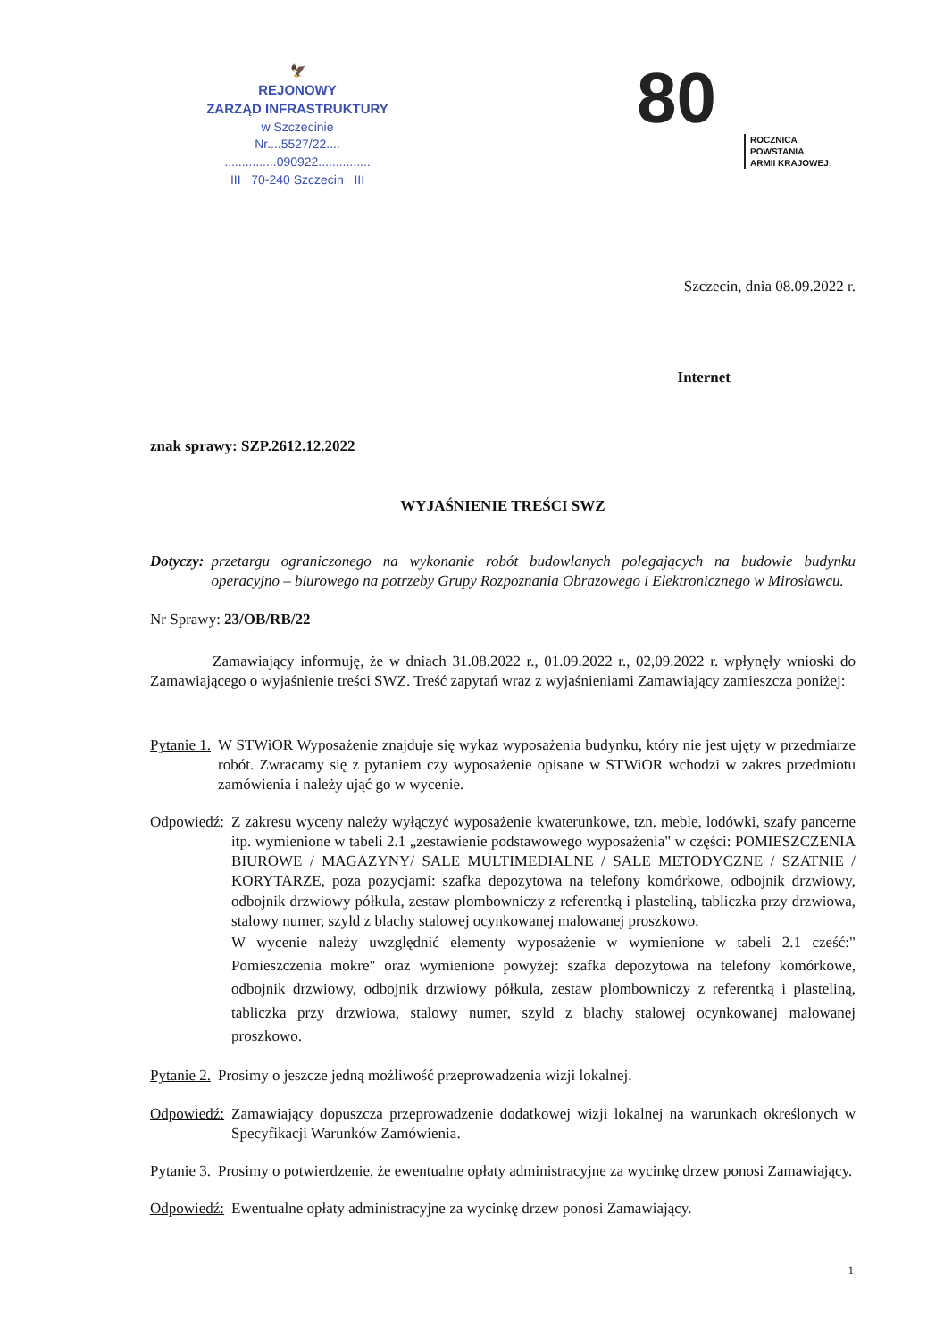🦅
REJONOWY
ZARZĄD INFRASTRUKTURY
w Szczecinie
Nr....5527/22....
...............090922...............
III 70-240 Szczecin III
80
ROCZNICA
POWSTANIA
ARMII KRAJOWEJ
Szczecin, dnia 08.09.2022 r.
Internet
znak sprawy: SZP.2612.12.2022
WYJAŚNIENIE TREŚCI SWZ
Dotyczy: przetargu ograniczonego na wykonanie robót budowlanych polegających na budowie budynku operacyjno – biurowego na potrzeby Grupy Rozpoznania Obrazowego i Elektronicznego w Mirosławcu.
Nr Sprawy: 23/OB/RB/22
Zamawiający informuję, że w dniach 31.08.2022 r., 01.09.2022 r., 02,09.2022 r. wpłynęły wnioski do Zamawiającego o wyjaśnienie treści SWZ. Treść zapytań wraz z wyjaśnieniami Zamawiający zamieszcza poniżej:
Pytanie 1. W STWiOR Wyposażenie znajduje się wykaz wyposażenia budynku, który nie jest ujęty w przedmiarze robót. Zwracamy się z pytaniem czy wyposażenie opisane w STWiOR wchodzi w zakres przedmiotu zamówienia i należy ująć go w wycenie.
Odpowiedź: Z zakresu wyceny należy wyłączyć wyposażenie kwaterunkowe, tzn. meble, lodówki, szafy pancerne itp. wymienione w tabeli 2.1 „zestawienie podstawowego wyposażenia" w części: POMIESZCZENIA BIUROWE / MAGAZYNY/ SALE MULTIMEDIALNE / SALE METODYCZNE / SZATNIE / KORYTARZE, poza pozycjami: szafka depozytowa na telefony komórkowe, odbojnik drzwiowy, odbojnik drzwiowy półkula, zestaw plombowniczy z referentką i plasteliną, tabliczka przy drzwiowa, stalowy numer, szyld z blachy stalowej ocynkowanej malowanej proszkowo.
W wycenie należy uwzględnić elementy wyposażenie w wymienione w tabeli 2.1 cześć:" Pomieszczenia mokre" oraz wymienione powyżej: szafka depozytowa na telefony komórkowe, odbojnik drzwiowy, odbojnik drzwiowy półkula, zestaw plombowniczy z referentką i plasteliną, tabliczka przy drzwiowa, stalowy numer, szyld z blachy stalowej ocynkowanej malowanej proszkowo.
Pytanie 2. Prosimy o jeszcze jedną możliwość przeprowadzenia wizji lokalnej.
Odpowiedź: Zamawiający dopuszcza przeprowadzenie dodatkowej wizji lokalnej na warunkach określonych w Specyfikacji Warunków Zamówienia.
Pytanie 3. Prosimy o potwierdzenie, że ewentualne opłaty administracyjne za wycinkę drzew ponosi Zamawiający.
Odpowiedź: Ewentualne opłaty administracyjne za wycinkę drzew ponosi Zamawiający.
1